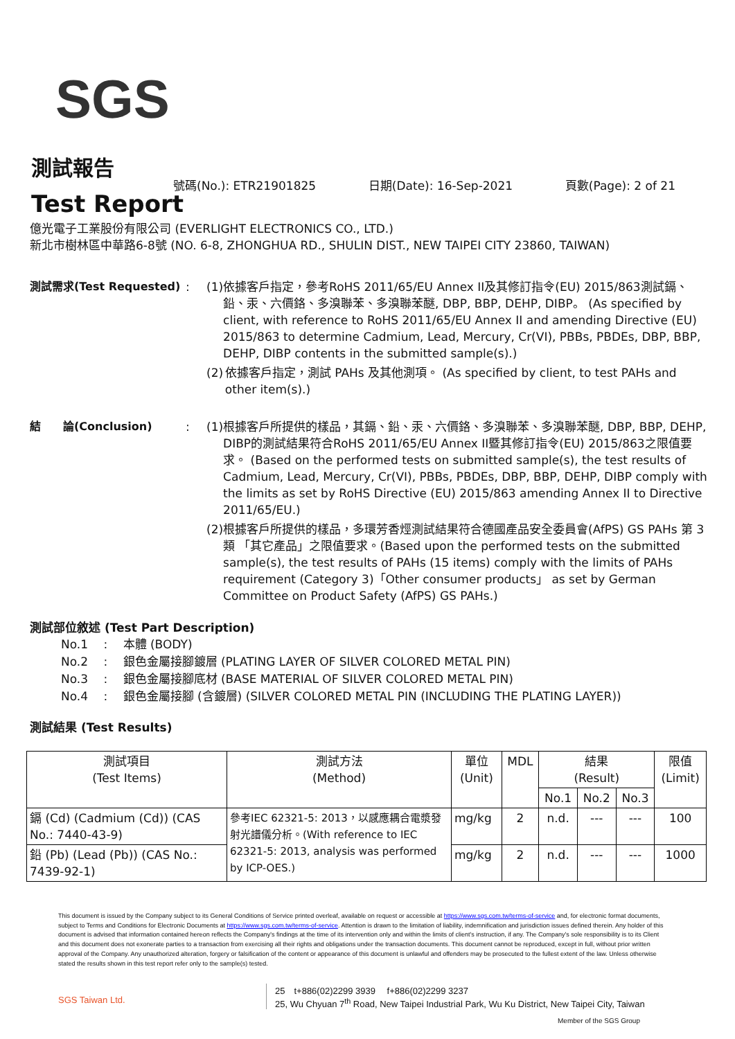SGS
測試報告
Test Report
號碼(No.): ETR21901825 日期(Date): 16-Sep-2021 頁數(Page): 2 of 21
億光電子工業股份有限公司 (EVERLIGHT ELECTRONICS CO., LTD.)
新北市樹林區中華路6-8號 (NO. 6-8, ZHONGHUA RD., SHULIN DIST., NEW TAIPEI CITY 23860, TAIWAN)
測試需求(Test Requested) : (1) 依據客戶指定，參考RoHS 2011/65/EU Annex II及其修訂指令(EU) 2015/863測試鎘、鉛、汞、六價鉻、多溴聯苯、多溴聯苯醚, DBP, BBP, DEHP, DIBP。 (As specified by client, with reference to RoHS 2011/65/EU Annex II and amending Directive (EU) 2015/863 to determine Cadmium, Lead, Mercury, Cr(VI), PBBs, PBDEs, DBP, BBP, DEHP, DIBP contents in the submitted sample(s).)
(2) 依據客戶指定，測試 PAHs 及其他測項。 (As specified by client, to test PAHs and other item(s).)
結　　論(Conclusion) : (1) 根據客戶所提供的樣品，其鎘、鉛、汞、六價鉻、多溴聯苯、多溴聯苯醚, DBP, BBP, DEHP, DIBP的測試結果符合RoHS 2011/65/EU Annex II暨其修訂指令(EU) 2015/863之限值要求。 (Based on the performed tests on submitted sample(s), the test results of Cadmium, Lead, Mercury, Cr(VI), PBBs, PBDEs, DBP, BBP, DEHP, DIBP comply with the limits as set by RoHS Directive (EU) 2015/863 amending Annex II to Directive 2011/65/EU.)
(2) 根據客戶所提供的樣品，多環芳香烴測試結果符合德國產品安全委員會(AfPS) GS PAHs 第 3 類 「其它產品」之限值要求。(Based upon the performed tests on the submitted sample(s), the test results of PAHs (15 items) comply with the limits of PAHs requirement (Category 3)「Other consumer products」 as set by German Committee on Product Safety (AfPS) GS PAHs.)
測試部位敘述 (Test Part Description)
No.1　 :　 本體 (BODY)
No.2　 :　 銀色金屬接腳鍍層 (PLATING LAYER OF SILVER COLORED METAL PIN)
No.3　 :　 銀色金屬接腳底材 (BASE MATERIAL OF SILVER COLORED METAL PIN)
No.4　 :　 銀色金屬接腳 (含鍍層) (SILVER COLORED METAL PIN (INCLUDING THE PLATING LAYER))
測試結果 (Test Results)
| 測試項目 (Test Items) | 測試方法 (Method) | 單位 (Unit) | MDL | 結果 (Result) | | | 限值 (Limit) |
| --- | --- | --- | --- | --- | --- | --- | --- |
| | | | | No.1 | No.2 | No.3 | |
| 鎘 (Cd) (Cadmium (Cd)) (CAS No.: 7440-43-9) | 參考IEC 62321-5: 2013，以感應耦合電漿發射光譜儀分析。(With reference to IEC 62321-5: 2013, analysis was performed by ICP-OES.) | mg/kg | 2 | n.d. | --- | --- | 100 |
| 鉛 (Pb) (Lead (Pb)) (CAS No.: 7439-92-1) | | mg/kg | 2 | n.d. | --- | --- | 1000 |
This document is issued by the Company subject to its General Conditions of Service printed overleaf, available on request or accessible at https://www.sgs.com.tw/terms-of-service and, for electronic format documents, subject to Terms and Conditions for Electronic Documents at https://www.sgs.com.tw/terms-of-service. Attention is drawn to the limitation of liability, indemnification and jurisdiction issues defined therein. Any holder of this document is advised that information contained hereon reflects the Company's findings at the time of its intervention only and within the limits of client's instruction, if any. The Company's sole responsibility is to its Client and this document does not exonerate parties to a transaction from exercising all their rights and obligations under the transaction documents. This document cannot be reproduced, except in full, without prior written approval of the Company. Any unauthorized alteration, forgery or falsification of the content or appearance of this document is unlawful and offenders may be prosecuted to the fullest extent of the law. Unless otherwise stated the results shown in this test report refer only to the sample(s) tested.
SGS Taiwan Ltd.
25　t+886(02)2299 3939　 f+886(02)2299 3237
25, Wu Chyuan 7<sup>th</sup> Road, New Taipei Industrial Park, Wu Ku District, New Taipei City, Taiwan
Member of the SGS Group